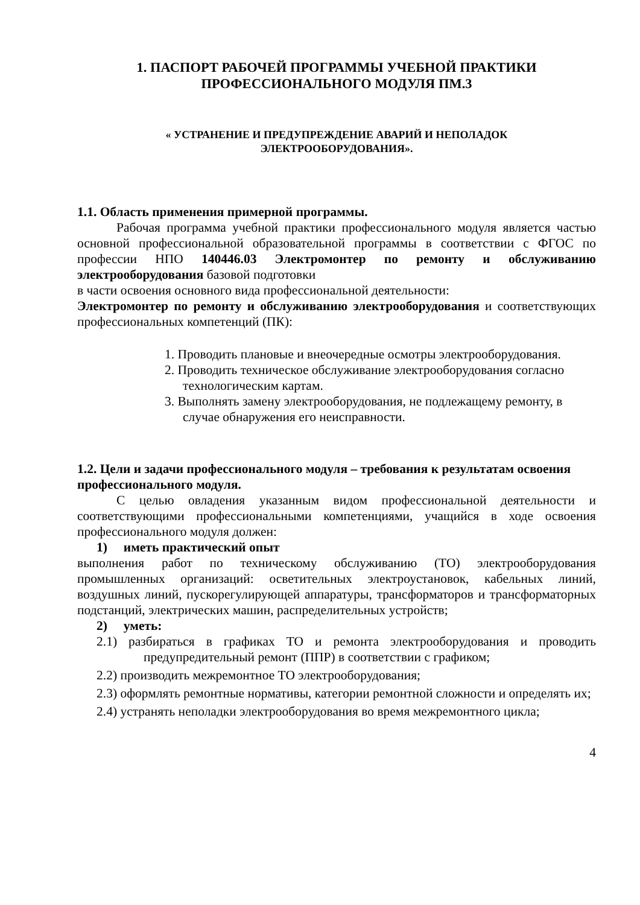1. ПАСПОРТ РАБОЧЕЙ ПРОГРАММЫ УЧЕБНОЙ ПРАКТИКИ
ПРОФЕССИОНАЛЬНОГО МОДУЛЯ ПМ.3
« УСТРАНЕНИЕ И ПРЕДУПРЕЖДЕНИЕ АВАРИЙ И НЕПОЛАДОК
ЭЛЕКТРООБОРУДОВАНИЯ».
1.1. Область применения примерной программы.
Рабочая программа учебной практики профессионального модуля является частью основной профессиональной образовательной программы в соответствии с ФГОС по профессии НПО 140446.03 Электромонтер по ремонту и обслуживанию электрооборудования базовой подготовки
в части освоения основного вида профессиональной деятельности:
Электромонтер по ремонту и обслуживанию электрооборудования и соответствующих профессиональных компетенций (ПК):
1. Проводить плановые и внеочередные осмотры электрооборудования.
2. Проводить техническое обслуживание электрооборудования согласно технологическим картам.
3. Выполнять замену электрооборудования, не подлежащему ремонту, в случае обнаружения его неисправности.
1.2. Цели и задачи профессионального модуля – требования к результатам освоения профессионального модуля.
С целью овладения указанным видом профессиональной деятельности и соответствующими профессиональными компетенциями, учащийся в ходе освоения профессионального модуля должен:
1) иметь практический опыт
выполнения работ по техническому обслуживанию (ТО) электрооборудования промышленных организаций: осветительных электроустановок, кабельных линий, воздушных линий, пускорегулирующей аппаратуры, трансформаторов и трансформаторных подстанций, электрических машин, распределительных устройств;
2) уметь:
2.1) разбираться в графиках ТО и ремонта электрооборудования и проводить предупредительный ремонт (ППР) в соответствии с графиком;
2.2) производить межремонтное ТО электрооборудования;
2.3) оформлять ремонтные нормативы, категории ремонтной сложности и определять их;
2.4) устранять неполадки электрооборудования во время межремонтного цикла;
4